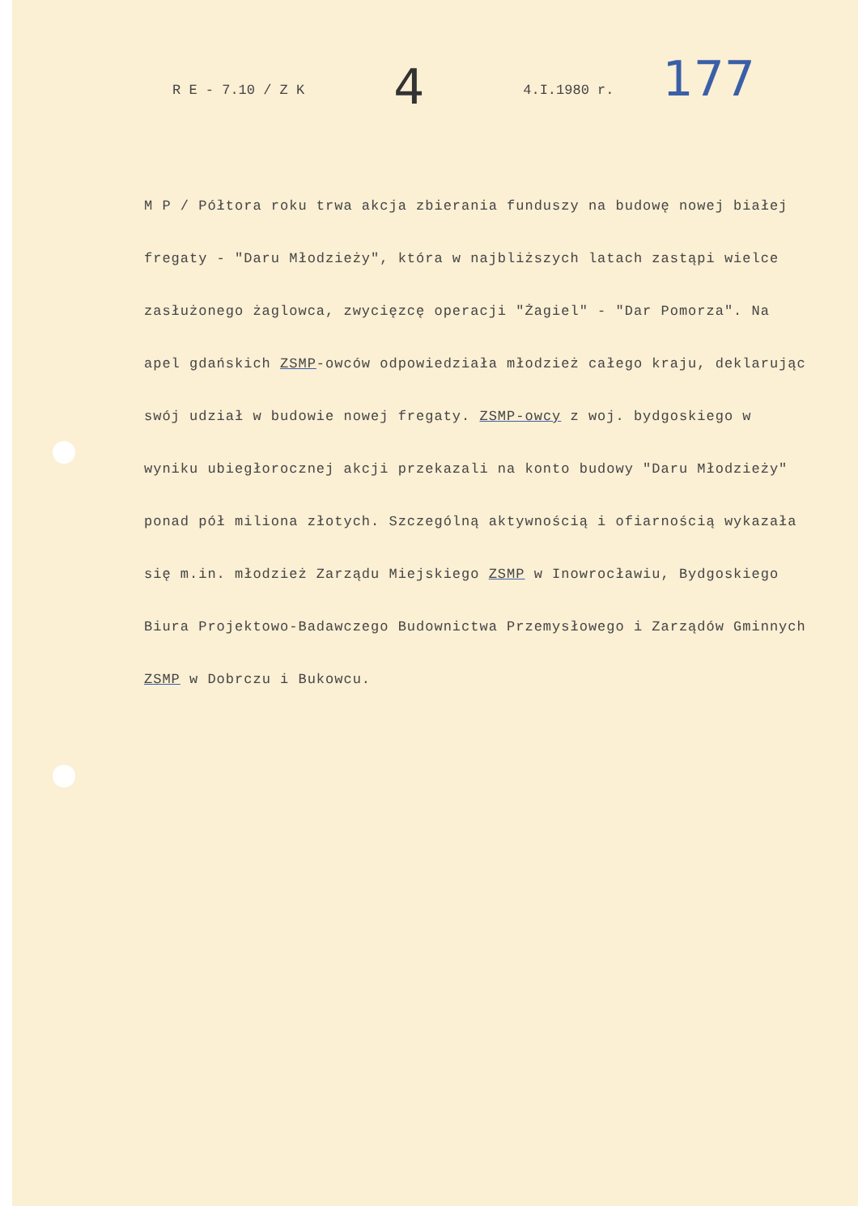R E - 7.10 / Z K 4 4.I.1980 r. 177
M P / Półtora roku trwa akcja zbierania funduszy na budowę nowej białej fregaty - "Daru Młodzieży", która w najbliższych latach zastąpi wielce zasłużonego żaglowca, zwycięzcę operacji "Żagiel" - "Dar Pomorza". Na apel gdańskich ZSMP-owców odpowiedziała młodzież całego kraju, deklarując swój udział w budowie nowej fregaty. ZSMP-owcy z woj. bydgoskiego w wyniku ubiegłorocznej akcji przekazali na konto budowy "Daru Młodzieży" ponad pół miliona złotych. Szczególną aktywnością i ofiarnością wykazała się m.in. młodzież Zarządu Miejskiego ZSMP w Inowrocławiu, Bydgoskiego Biura Projektowo-Badawczego Budownictwa Przemysłowego i Zarządów Gminnych ZSMP w Dobrczu i Bukowcu.